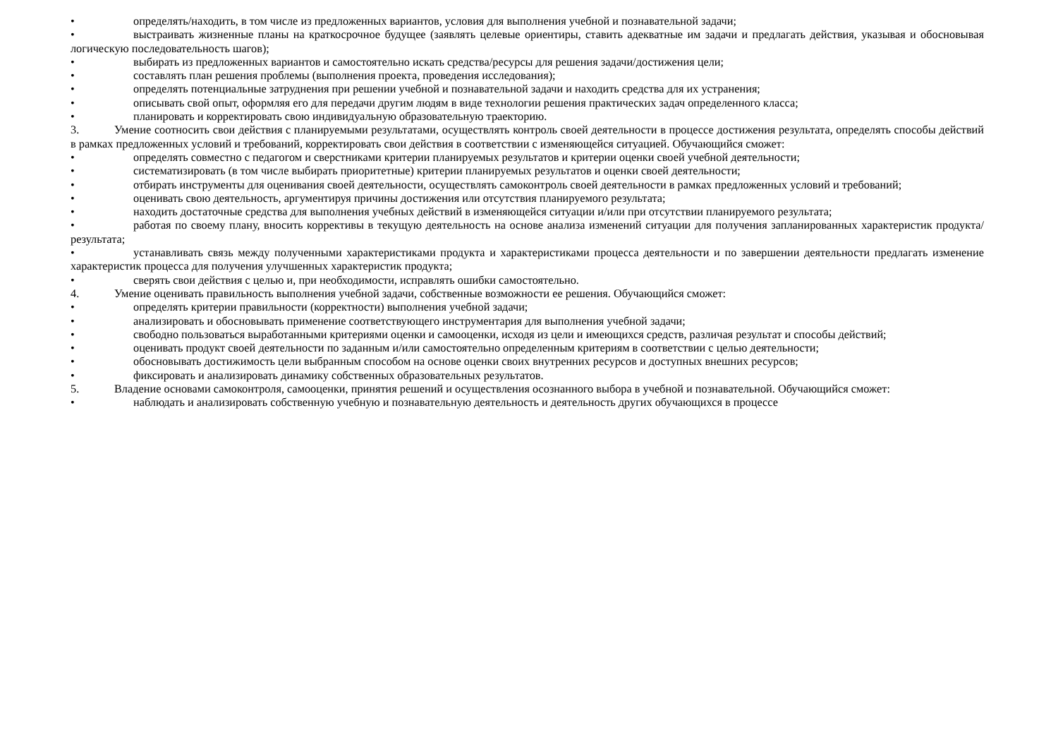• определять/находить, в том числе из предложенных вариантов, условия для выполнения учебной и познавательной задачи;
• выстраивать жизненные планы на краткосрочное будущее (заявлять целевые ориентиры, ставить адекватные им задачи и предлагать действия, указывая и обосновывая логическую последовательность шагов);
• выбирать из предложенных вариантов и самостоятельно искать средства/ресурсы для решения задачи/достижения цели;
• составлять план решения проблемы (выполнения проекта, проведения исследования);
• определять потенциальные затруднения при решении учебной и познавательной задачи и находить средства для их устранения;
• описывать свой опыт, оформляя его для передачи другим людям в виде технологии решения практических задач определенного класса;
• планировать и корректировать свою индивидуальную образовательную траекторию.
3. Умение соотносить свои действия с планируемыми результатами, осуществлять контроль своей деятельности в процессе достижения результата, определять способы действий в рамках предложенных условий и требований, корректировать свои действия в соответствии с изменяющейся ситуацией. Обучающийся сможет:
• определять совместно с педагогом и сверстниками критерии планируемых результатов и критерии оценки своей учебной деятельности;
• систематизировать (в том числе выбирать приоритетные) критерии планируемых результатов и оценки своей деятельности;
• отбирать инструменты для оценивания своей деятельности, осуществлять самоконтроль своей деятельности в рамках предложенных условий и требований;
• оценивать свою деятельность, аргументируя причины достижения или отсутствия планируемого результата;
• находить достаточные средства для выполнения учебных действий в изменяющейся ситуации и/или при отсутствии планируемого результата;
• работая по своему плану, вносить коррективы в текущую деятельность на основе анализа изменений ситуации для получения запланированных характеристик продукта/результата;
• устанавливать связь между полученными характеристиками продукта и характеристиками процесса деятельности и по завершении деятельности предлагать изменение характеристик процесса для получения улучшенных характеристик продукта;
• сверять свои действия с целью и, при необходимости, исправлять ошибки самостоятельно.
4. Умение оценивать правильность выполнения учебной задачи, собственные возможности ее решения. Обучающийся сможет:
• определять критерии правильности (корректности) выполнения учебной задачи;
• анализировать и обосновывать применение соответствующего инструментария для выполнения учебной задачи;
• свободно пользоваться выработанными критериями оценки и самооценки, исходя из цели и имеющихся средств, различая результат и способы действий;
• оценивать продукт своей деятельности по заданным и/или самостоятельно определенным критериям в соответствии с целью деятельности;
• обосновывать достижимость цели выбранным способом на основе оценки своих внутренних ресурсов и доступных внешних ресурсов;
• фиксировать и анализировать динамику собственных образовательных результатов.
5. Владение основами самоконтроля, самооценки, принятия решений и осуществления осознанного выбора в учебной и познавательной. Обучающийся сможет:
• наблюдать и анализировать собственную учебную и познавательную деятельность и деятельность других обучающихся в процессе